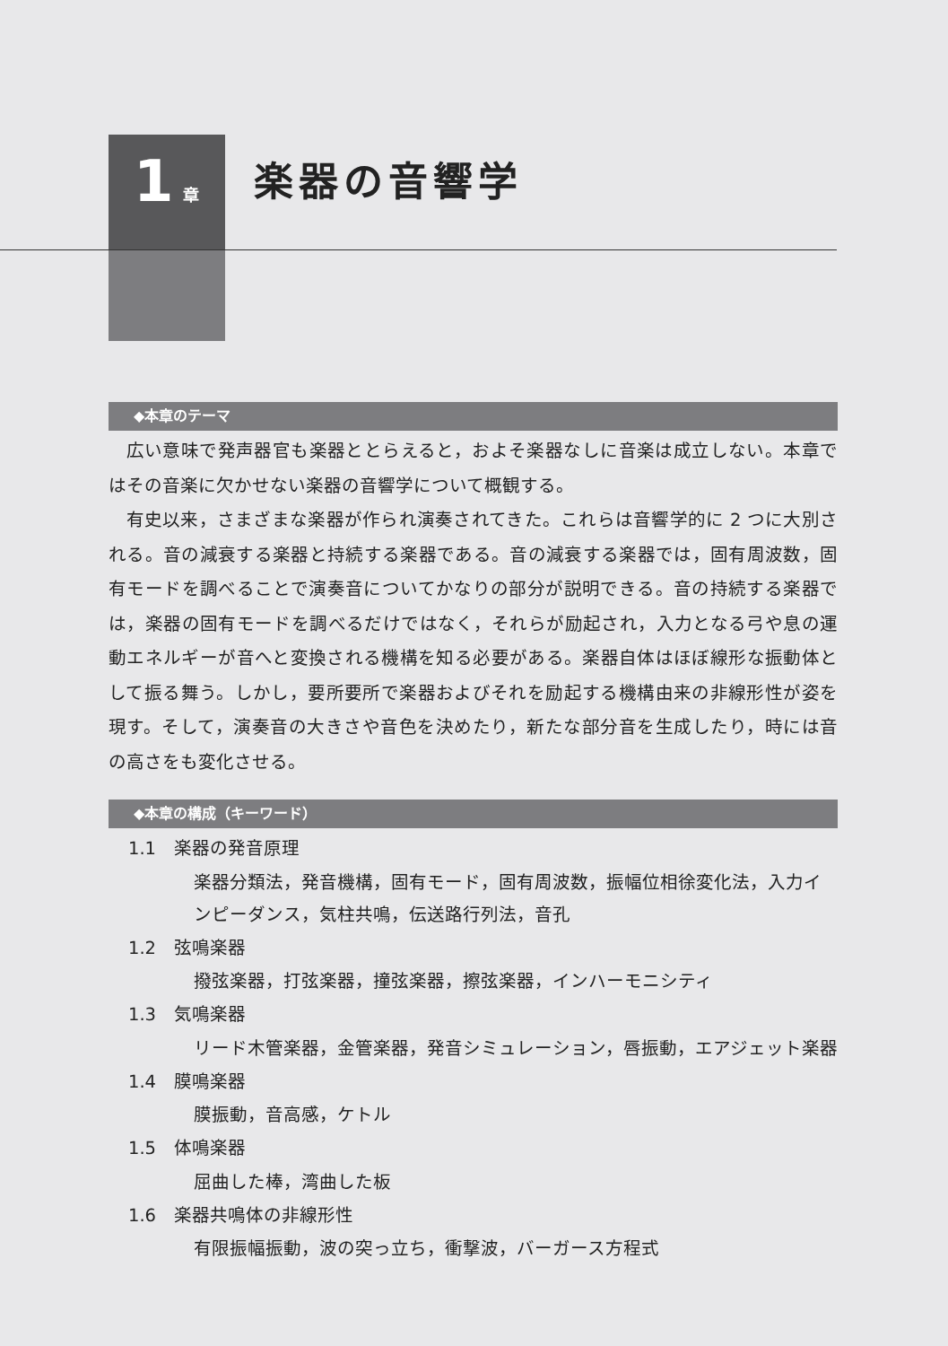1 章
楽器の音響学
◆本章のテーマ
広い意味で発声器官も楽器ととらえると，およそ楽器なしに音楽は成立しない。本章ではその音楽に欠かせない楽器の音響学について概観する。
有史以来，さまざまな楽器が作られ演奏されてきた。これらは音響学的に 2 つに大別される。音の減衰する楽器と持続する楽器である。音の減衰する楽器では，固有周波数，固有モードを調べることで演奏音についてかなりの部分が説明できる。音の持続する楽器では，楽器の固有モードを調べるだけではなく，それらが励起され，入力となる弓や息の運動エネルギーが音へと変換される機構を知る必要がある。楽器自体はほぼ線形な振動体として振る舞う。しかし，要所要所で楽器およびそれを励起する機構由来の非線形性が姿を現す。そして，演奏音の大きさや音色を決めたり，新たな部分音を生成したり，時には音の高さをも変化させる。
◆本章の構成（キーワード）
1.1　楽器の発音原理
楽器分類法，発音機構，固有モード，固有周波数，振幅位相徐変化法，入力インピーダンス，気柱共鳴，伝送路行列法，音孔
1.2　弦鳴楽器
撥弦楽器，打弦楽器，撞弦楽器，擦弦楽器，インハーモニシティ
1.3　気鳴楽器
リード木管楽器，金管楽器，発音シミュレーション，唇振動，エアジェット楽器
1.4　膜鳴楽器
膜振動，音高感，ケトル
1.5　体鳴楽器
屈曲した棒，湾曲した板
1.6　楽器共鳴体の非線形性
有限振幅振動，波の突っ立ち，衝撃波，バーガース方程式